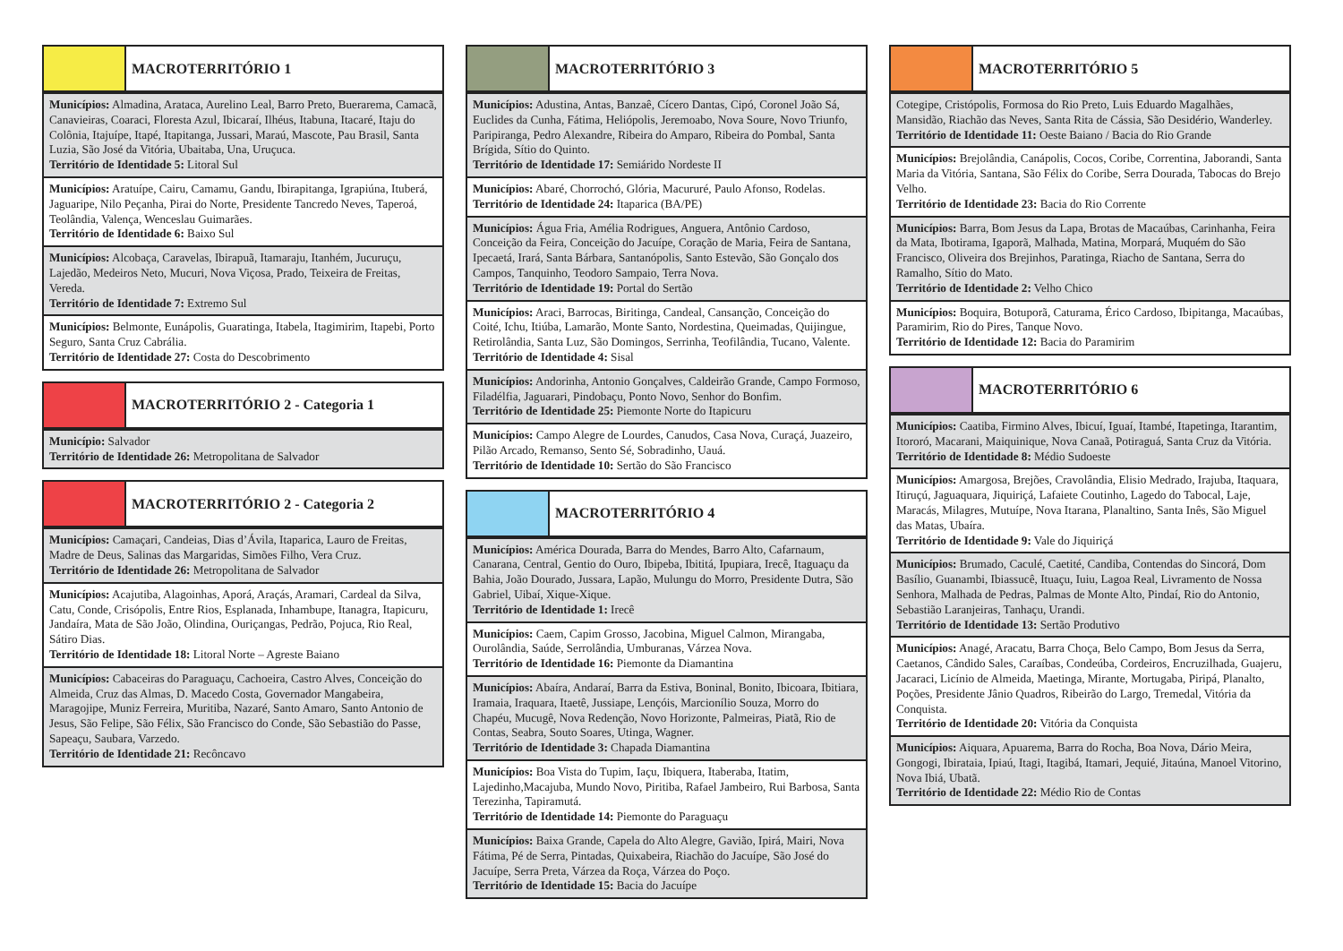MACROTERRITÓRIO 1
Municípios: Almadina, Arataca, Aurelino Leal, Barro Preto, Buerarema, Camacã, Canavieiras, Coaraci, Floresta Azul, Ibicaraí, Ilhéus, Itabuna, Itacaré, Itaju do Colônia, Itajuípe, Itapé, Itapitanga, Jussari, Maraú, Mascote, Pau Brasil, Santa Luzia, São José da Vitória, Ubaitaba, Una, Uruçuca.
Território de Identidade 5: Litoral Sul
Municípios: Aratuípe, Cairu, Camamu, Gandu, Ibirapitanga, Igrapiúna, Ituberá, Jaguaripe, Nilo Peçanha, Pirai do Norte, Presidente Tancredo Neves, Taperoá, Teolândia, Valença, Wenceslau Guimarães.
Território de Identidade 6: Baixo Sul
Municípios: Alcobaça, Caravelas, Ibirapuã, Itamaraju, Itanhém, Jucuruçu, Lajedão, Medeiros Neto, Mucuri, Nova Viçosa, Prado, Teixeira de Freitas, Vereda.
Território de Identidade 7: Extremo Sul
Municípios: Belmonte, Eunápolis, Guaratinga, Itabela, Itagimirim, Itapebi, Porto Seguro, Santa Cruz Cabrália.
Território de Identidade 27: Costa do Descobrimento
MACROTERRITÓRIO 2 - Categoria 1
Município: Salvador
Território de Identidade 26: Metropolitana de Salvador
MACROTERRITÓRIO 2 - Categoria 2
Municípios: Camaçari, Candeias, Dias d’Ávila, Itaparica, Lauro de Freitas, Madre de Deus, Salinas das Margaridas, Simões Filho, Vera Cruz.
Território de Identidade 26: Metropolitana de Salvador
Municípios: Acajutiba, Alagoinhas, Aporá, Araçás, Aramari, Cardeal da Silva, Catu, Conde, Crisópolis, Entre Rios, Esplanada, Inhambupe, Itanagra, Itapicuru, Jandaíra, Mata de São João, Olindina, Ouriçangas, Pedrão, Pojuca, Rio Real, Sátiro Dias.
Território de Identidade 18: Litoral Norte – Agreste Baiano
Municípios: Cabaceiras do Paraguaçu, Cachoeira, Castro Alves, Conceição do Almeida, Cruz das Almas, D. Macedo Costa, Governador Mangabeira, Maragojipe, Muniz Ferreira, Muritiba, Nazaré, Santo Amaro, Santo Antonio de Jesus, São Felipe, São Félix, São Francisco do Conde, São Sebastião do Passe, Sapeaçu, Saubara, Varzedo.
Território de Identidade 21: Recôncavo
MACROTERRITÓRIO 3
Municípios: Adustina, Antas, Banzaê, Cícero Dantas, Cipó, Coronel João Sá, Euclides da Cunha, Fátima, Heliópolis, Jeremoabo, Nova Soure, Novo Triunfo, Paripiranga, Pedro Alexandre, Ribeira do Amparo, Ribeira do Pombal, Santa Brígida, Sítio do Quinto.
Território de Identidade 17: Semiárido Nordeste II
Municípios: Abaré, Chorrochó, Glória, Macururé, Paulo Afonso, Rodelas.
Território de Identidade 24: Itaparica (BA/PE)
Municípios: Água Fria, Amélia Rodrigues, Anguera, Antônio Cardoso, Conceição da Feira, Conceição do Jacuípe, Coração de Maria, Feira de Santana, Ipecaetá, Irará, Santa Bárbara, Santanópolis, Santo Estevão, São Gonçalo dos Campos, Tanquinho, Teodoro Sampaio, Terra Nova.
Território de Identidade 19: Portal do Sertão
Municípios: Araci, Barrocas, Biritinga, Candeal, Cansanção, Conceição do Coité, Ichu, Itiúba, Lamarão, Monte Santo, Nordestina, Queimadas, Quijingue, Retirolândia, Santa Luz, São Domingos, Serrinha, Teofilândia, Tucano, Valente.
Território de Identidade 4: Sisal
Municípios: Andorinha, Antonio Gonçalves, Caldeirão Grande, Campo Formoso, Filadélfia, Jaguarari, Pindobaçu, Ponto Novo, Senhor do Bonfim.
Território de Identidade 25: Piemonte Norte do Itapicuru
Municípios: Campo Alegre de Lourdes, Canudos, Casa Nova, Curaçá, Juazeiro, Pilão Arcado, Remanso, Sento Sé, Sobradinho, Uauá.
Território de Identidade 10: Sertão do São Francisco
MACROTERRITÓRIO 4
Municípios: América Dourada, Barra do Mendes, Barro Alto, Cafarnaum, Canarana, Central, Gentio do Ouro, Ibipeba, Ibititá, Ipupiara, Irecê, Itaguaçu da Bahia, João Dourado, Jussara, Lapão, Mulungu do Morro, Presidente Dutra, São Gabriel, Uibaí, Xique-Xique.
Território de Identidade 1: Irecê
Municípios: Caem, Capim Grosso, Jacobina, Miguel Calmon, Mirangaba, Ourolândia, Saúde, Serrolândia, Umburanas, Várzea Nova.
Território de Identidade 16: Piemonte da Diamantina
Municípios: Abaíra, Andaraí, Barra da Estiva, Boninal, Bonito, Ibicoara, Ibitiara, Iramaia, Iraquara, Itaetê, Jussiape, Lençóis, Marcionílio Souza, Morro do Chapéu, Mucugê, Nova Redenção, Novo Horizonte, Palmeiras, Piatã, Rio de Contas, Seabra, Souto Soares, Utinga, Wagner.
Território de Identidade 3: Chapada Diamantina
Municípios: Boa Vista do Tupim, Iaçu, Ibiquera, Itaberaba, Itatim, Lajedinho,Macajuba, Mundo Novo, Piritiba, Rafael Jambeiro, Rui Barbosa, Santa Terezinha, Tapiramutá.
Território de Identidade 14: Piemonte do Paraguaçu
Municípios: Baixa Grande, Capela do Alto Alegre, Gavião, Ipirá, Mairi, Nova Fátima, Pé de Serra, Pintadas, Quixabeira, Riachão do Jacuípe, São José do Jacuípe, Serra Preta, Várzea da Roça, Várzea do Poço.
Território de Identidade 15: Bacia do Jacuípe
MACROTERRITÓRIO 5
Cotegipe, Cristópolis, Formosa do Rio Preto, Luis Eduardo Magalhães, Mansidão, Riachão das Neves, Santa Rita de Cássia, São Desidério, Wanderley. Território de Identidade 11: Oeste Baiano / Bacia do Rio Grande
Municípios: Brejolândia, Canápolis, Cocos, Coribe, Correntina, Jaborandi, Santa Maria da Vitória, Santana, São Félix do Coribe, Serra Dourada, Tabocas do Brejo Velho.
Território de Identidade 23: Bacia do Rio Corrente
Municípios: Barra, Bom Jesus da Lapa, Brotas de Macaúbas, Carinhanha, Feira da Mata, Ibotirama, Igaporã, Malhada, Matina, Morpará, Muquém do São Francisco, Oliveira dos Brejinhos, Paratinga, Riacho de Santana, Serra do Ramalho, Sítio do Mato.
Território de Identidade 2: Velho Chico
Municípios: Boquira, Botuporã, Caturama, Érico Cardoso, Ibipitanga, Macaúbas, Paramirim, Rio do Pires, Tanque Novo.
Território de Identidade 12: Bacia do Paramirim
MACROTERRITÓRIO 6
Municípios: Caatiba, Firmino Alves, Ibicuí, Iguaí, Itambé, Itapetinga, Itarantim, Itororó, Macarani, Maiquinique, Nova Canaã, Potiraguá, Santa Cruz da Vitória.
Território de Identidade 8: Médio Sudoeste
Municípios: Amargosa, Brejões, Cravolândia, Elisio Medrado, Irajuba, Itaquara, Itiruçú, Jaguaquara, Jiquiriçá, Lafaiete Coutinho, Lagedo do Tabocal, Laje, Maracás, Milagres, Mutuípe, Nova Itarana, Planaltino, Santa Inês, São Miguel das Matas, Ubaíra.
Território de Identidade 9: Vale do Jiquiriçá
Municípios: Brumado, Caculé, Caetité, Candiba, Contendas do Sincorá, Dom Basílio, Guanambi, Ibiassucê, Ituaçu, Iuiu, Lagoa Real, Livramento de Nossa Senhora, Malhada de Pedras, Palmas de Monte Alto, Pindaí, Rio do Antonio, Sebastião Laranjeiras, Tanhaçu, Urandi.
Território de Identidade 13: Sertão Produtivo
Municípios: Anagé, Aracatu, Barra Choça, Belo Campo, Bom Jesus da Serra, Caetanos, Cândido Sales, Caraíbas, Condeúba, Cordeiros, Encruzilhada, Guajeru, Jacaraci, Licínio de Almeida, Maetinga, Mirante, Mortugaba, Piripá, Planalto, Poções, Presidente Jânio Quadros, Ribeirão do Largo, Tremedal, Vitória da Conquista.
Território de Identidade 20: Vitória da Conquista
Municípios: Aiquara, Apuarema, Barra do Rocha, Boa Nova, Dário Meira, Gongogi, Ibirataia, Ipiaú, Itagi, Itagibá, Itamari, Jequié, Jitaúna, Manoel Vitorino, Nova Ibiá, Ubatã.
Território de Identidade 22: Médio Rio de Contas